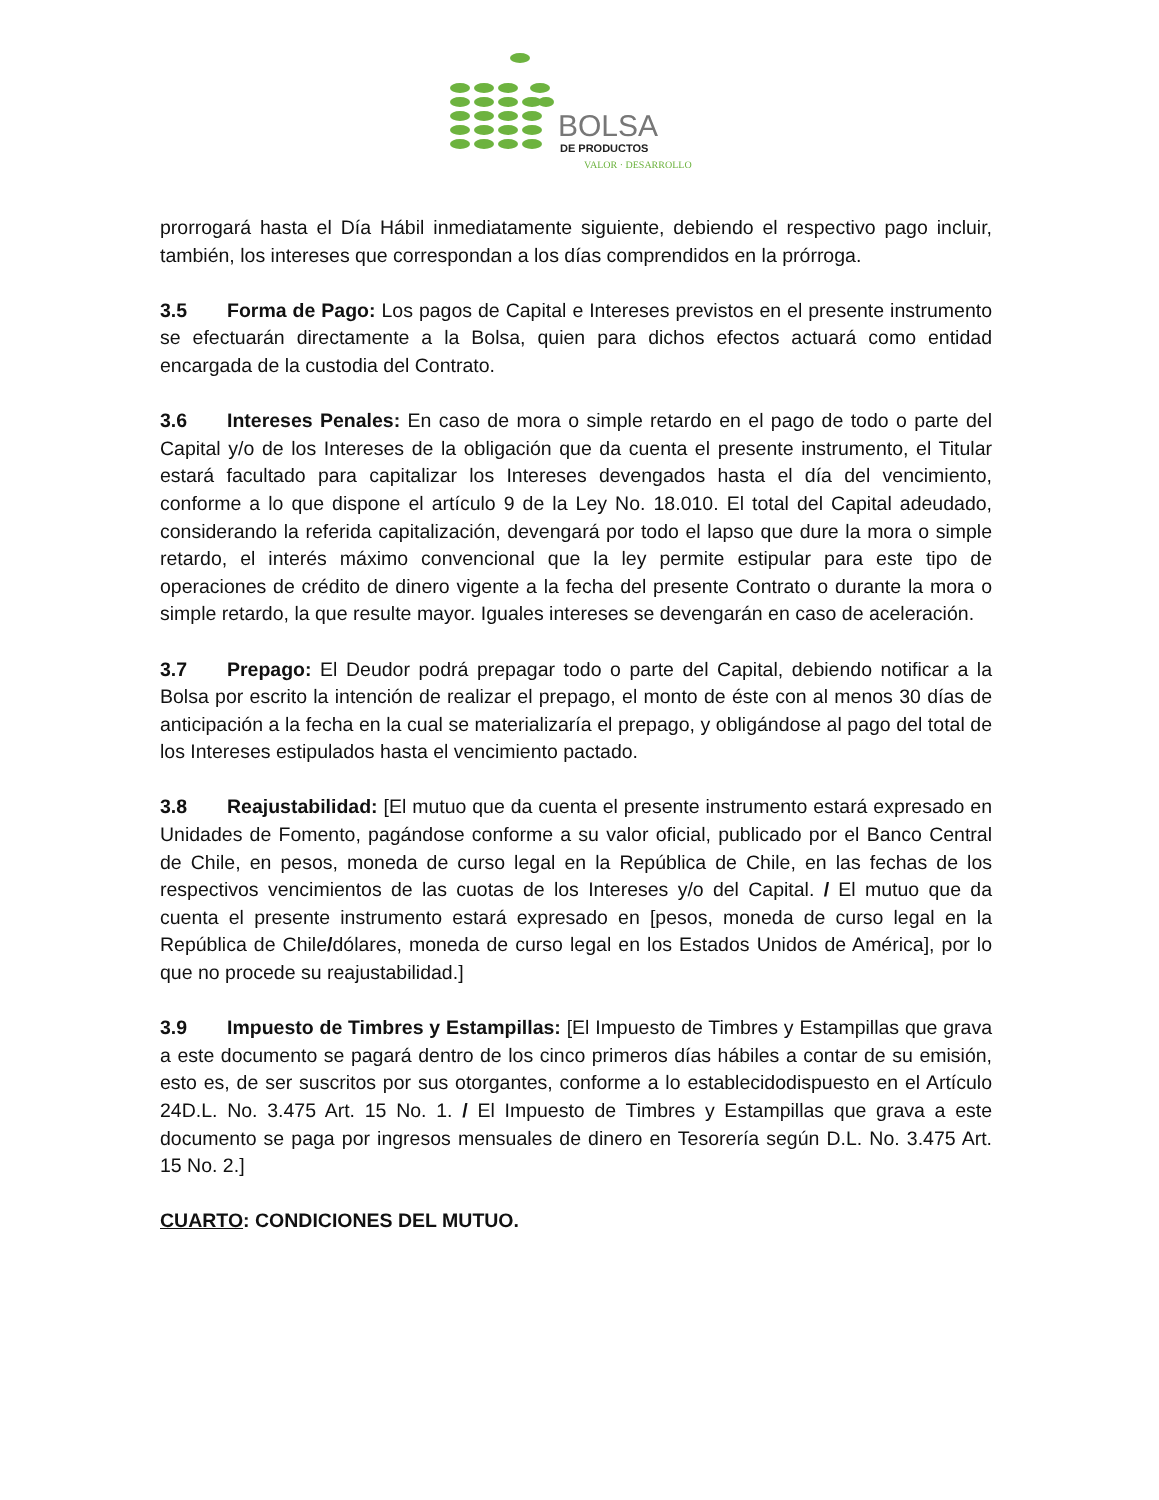BOLSA
DE PRODUCTOS
VALOR · DESARROLLO
prorrogará hasta el Día Hábil inmediatamente siguiente, debiendo el respectivo pago incluir, también, los intereses que correspondan a los días comprendidos en la prórroga.
3.5 Forma de Pago: Los pagos de Capital e Intereses previstos en el presente instrumento se efectuarán directamente a la Bolsa, quien para dichos efectos actuará como entidad encargada de la custodia del Contrato.
3.6 Intereses Penales: En caso de mora o simple retardo en el pago de todo o parte del Capital y/o de los Intereses de la obligación que da cuenta el presente instrumento, el Titular estará facultado para capitalizar los Intereses devengados hasta el día del vencimiento, conforme a lo que dispone el artículo 9 de la Ley No. 18.010. El total del Capital adeudado, considerando la referida capitalización, devengará por todo el lapso que dure la mora o simple retardo, el interés máximo convencional que la ley permite estipular para este tipo de operaciones de crédito de dinero vigente a la fecha del presente Contrato o durante la mora o simple retardo, la que resulte mayor. Iguales intereses se devengarán en caso de aceleración.
3.7 Prepago: El Deudor podrá prepagar todo o parte del Capital, debiendo notificar a la Bolsa por escrito la intención de realizar el prepago, el monto de éste con al menos 30 días de anticipación a la fecha en la cual se materializaría el prepago, y obligándose al pago del total de los Intereses estipulados hasta el vencimiento pactado.
3.8 Reajustabilidad: [El mutuo que da cuenta el presente instrumento estará expresado en Unidades de Fomento, pagándose conforme a su valor oficial, publicado por el Banco Central de Chile, en pesos, moneda de curso legal en la República de Chile, en las fechas de los respectivos vencimientos de las cuotas de los Intereses y/o del Capital. / El mutuo que da cuenta el presente instrumento estará expresado en [pesos, moneda de curso legal en la República de Chile/dólares, moneda de curso legal en los Estados Unidos de América], por lo que no procede su reajustabilidad.]
3.9 Impuesto de Timbres y Estampillas: [El Impuesto de Timbres y Estampillas que grava a este documento se pagará dentro de los cinco primeros días hábiles a contar de su emisión, esto es, de ser suscritos por sus otorgantes, conforme a lo establecidodispuesto en el Artículo 24D.L. No. 3.475 Art. 15 No. 1. / El Impuesto de Timbres y Estampillas que grava a este documento se paga por ingresos mensuales de dinero en Tesorería según D.L. No. 3.475 Art. 15 No. 2.]
CUARTO: CONDICIONES DEL MUTUO.